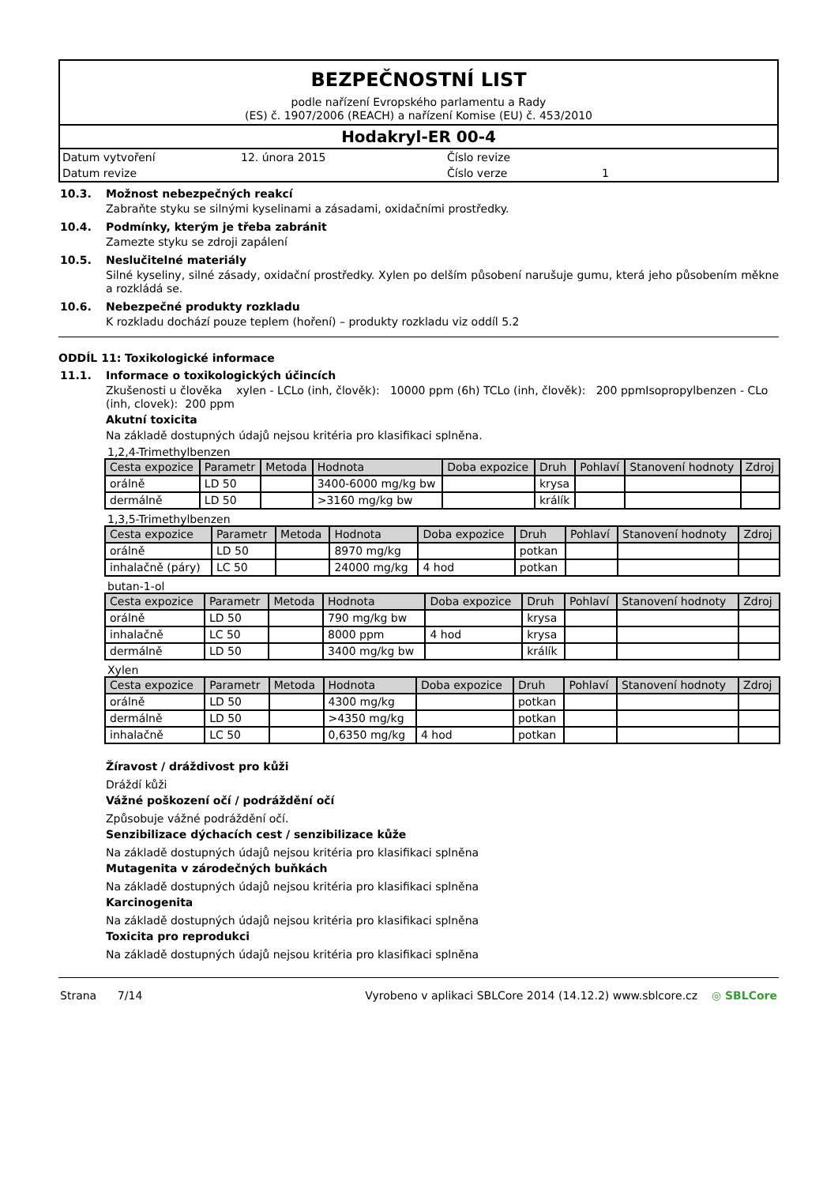BEZPEČNOSTNÍ LIST
podle nařízení Evropského parlamentu a Rady
(ES) č. 1907/2006 (REACH) a nařízení Komise (EU) č. 453/2010
Hodakryl-ER 00-4
| Datum vytvoření | 12. února 2015 | Číslo revize | |
| Datum revize | | Číslo verze | 1 |
10.3. Možnost nebezpečných reakcí
Zabraňte styku se silnými kyselinami a zásadami, oxidačními prostředky.
10.4. Podmínky, kterým je třeba zabránit
Zamezte styku se zdroji zapálení
10.5. Neslučitelné materiály
Silné kyseliny, silné zásady, oxidační prostředky. Xylen po delším působení narušuje gumu, která jeho působením měkne a rozkládá se.
10.6. Nebezpečné produkty rozkladu
K rozkladu dochází pouze teplem (hoření) – produkty rozkladu viz oddíl 5.2
ODDÍL 11: Toxikologické informace
11.1. Informace o toxikologických účincích
Zkušenosti u člověka xylen - LCLo (inh, člověk): 10000 ppm (6h) TCLo (inh, člověk): 200 ppmIsopropylbenzen - CLo (inh, clovek): 200 ppm
Akutní toxicita
Na základě dostupných údajů nejsou kritéria pro klasifikaci splněna.
1,2,4-Trimethylbenzen
| Cesta expozice | Parametr | Metoda | Hodnota | Doba expozice | Druh | Pohlaví | Stanovení hodnoty | Zdroj |
| --- | --- | --- | --- | --- | --- | --- | --- | --- |
| orálně | LD 50 | | 3400-6000 mg/kg bw | | krysa | | | |
| dermálně | LD 50 | | >3160 mg/kg bw | | králík | | | |
1,3,5-Trimethylbenzen
| Cesta expozice | Parametr | Metoda | Hodnota | Doba expozice | Druh | Pohlaví | Stanovení hodnoty | Zdroj |
| --- | --- | --- | --- | --- | --- | --- | --- | --- |
| orálně | LD 50 | | 8970 mg/kg | | potkan | | | |
| inhalačně (páry) | LC 50 | | 24000 mg/kg | 4 hod | potkan | | | |
butan-1-ol
| Cesta expozice | Parametr | Metoda | Hodnota | Doba expozice | Druh | Pohlaví | Stanovení hodnoty | Zdroj |
| --- | --- | --- | --- | --- | --- | --- | --- | --- |
| orálně | LD 50 | | 790 mg/kg bw | | krysa | | | |
| inhalačně | LC 50 | | 8000 ppm | 4 hod | krysa | | | |
| dermálně | LD 50 | | 3400 mg/kg bw | | králík | | | |
Xylen
| Cesta expozice | Parametr | Metoda | Hodnota | Doba expozice | Druh | Pohlaví | Stanovení hodnoty | Zdroj |
| --- | --- | --- | --- | --- | --- | --- | --- | --- |
| orálně | LD 50 | | 4300 mg/kg | | potkan | | | |
| dermálně | LD 50 | | >4350 mg/kg | | potkan | | | |
| inhalačně | LC 50 | | 0,6350 mg/kg | 4 hod | potkan | | | |
Žíravost / dráždivost pro kůži
Dráždí kůži
Vážné poškození očí / podráždění očí
Způsobuje vážné podráždění očí.
Senzibilizace dýchacích cest / senzibilizace kůže
Na základě dostupných údajů nejsou kritéria pro klasifikaci splněna
Mutagenita v zárodečných buňkách
Na základě dostupných údajů nejsou kritéria pro klasifikaci splněna
Karcinogenita
Na základě dostupných údajů nejsou kritéria pro klasifikaci splněna
Toxicita pro reprodukci
Na základě dostupných údajů nejsou kritéria pro klasifikaci splněna
Strana 7/14 Vyrobeno v aplikaci SBLCore 2014 (14.12.2) www.sblcore.cz ◎ SBLCore